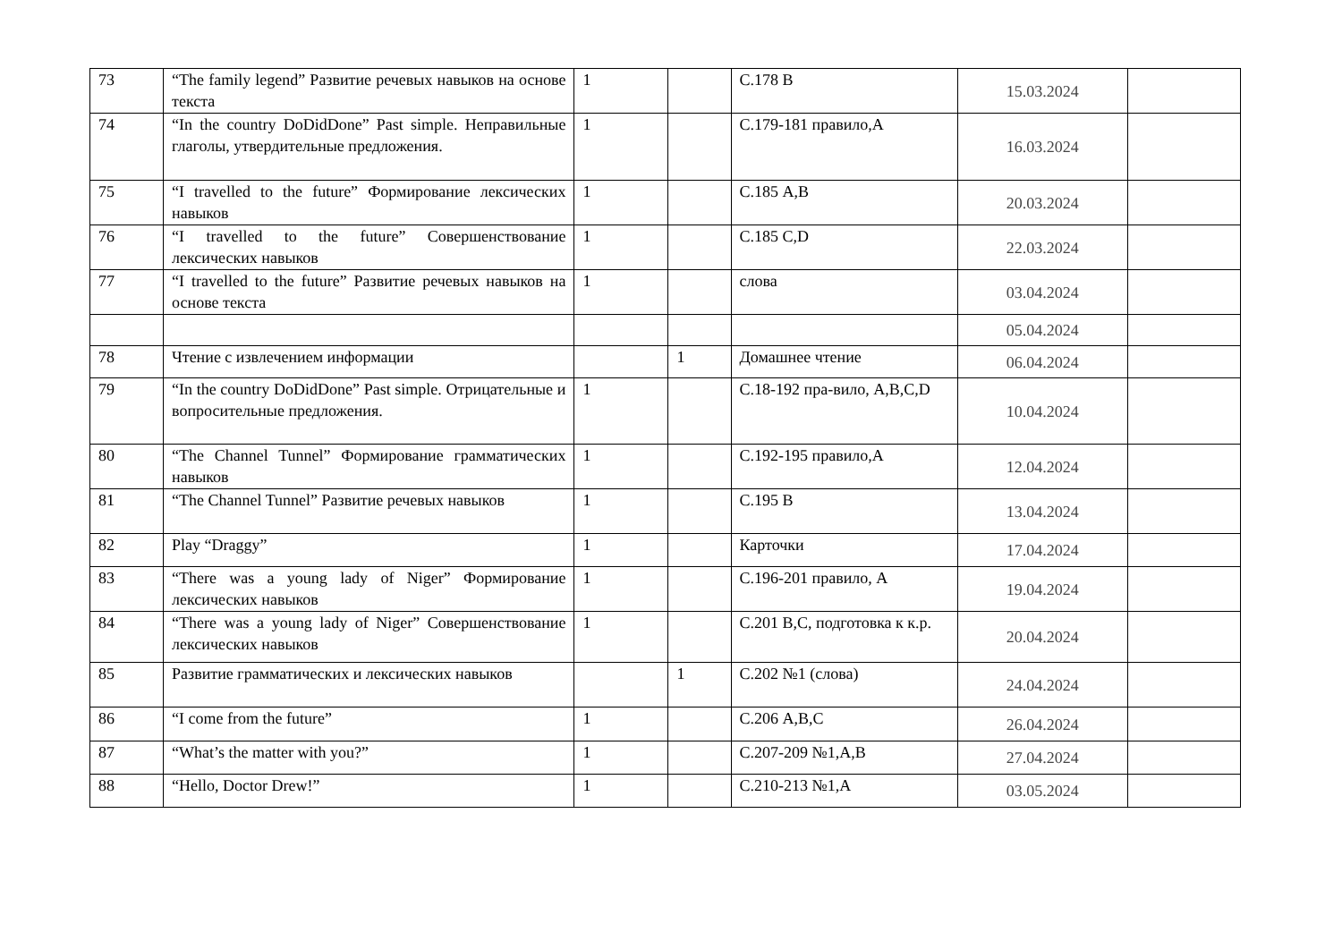| 73 | “The family legend” Развитие речевых навыков на основе текста | 1 | | С.178 В | 15.03.2024 | |
| 74 | “In the country DoDidDone” Past simple. Неправильные глаголы, утвердительные предложения. | 1 | | С.179-181 правило,А | 16.03.2024 | |
| 75 | “I travelled to the future” Формирование лексических навыков | 1 | | С.185 А,В | 20.03.2024 | |
| 76 | “I travelled to the future” Совершенствование лексических навыков | 1 | | С.185 С,D | 22.03.2024 | |
| 77 | “I travelled to the future” Развитие речевых навыков на основе текста | 1 | | слова | 03.04.2024 | |
| | | | | | 05.04.2024 | |
| 78 | Чтение с извлечением информации | | 1 | Домашнее чтение | 06.04.2024 | |
| 79 | “In the country DoDidDone” Past simple. Отрицательные и вопросительные предложения. | 1 | | С.18-192 пра-вило, А,В,С,D | 10.04.2024 | |
| 80 | “The Channel Tunnel” Формирование грамматических навыков | 1 | | С.192-195 правило,А | 12.04.2024 | |
| 81 | “The Channel Tunnel” Развитие речевых навыков | 1 | | С.195 В | 13.04.2024 | |
| 82 | Play “Draggy” | 1 | | Карточки | 17.04.2024 | |
| 83 | “There was a young lady of Niger” Формирование лексических навыков | 1 | | С.196-201 правило, А | 19.04.2024 | |
| 84 | “There was a young lady of Niger” Совершенствование лексических навыков | 1 | | С.201 В,С, подготовка к к.р. | 20.04.2024 | |
| 85 | Развитие грамматических и лексических навыков | | 1 | С.202 №1 (слова) | 24.04.2024 | |
| 86 | “I come from the future” | 1 | | С.206 А,В,С | 26.04.2024 | |
| 87 | “What’s the matter with you?” | 1 | | С.207-209 №1,А,В | 27.04.2024 | |
| 88 | “Hello, Doctor Drew!” | 1 | | С.210-213 №1,А | 03.05.2024 | |